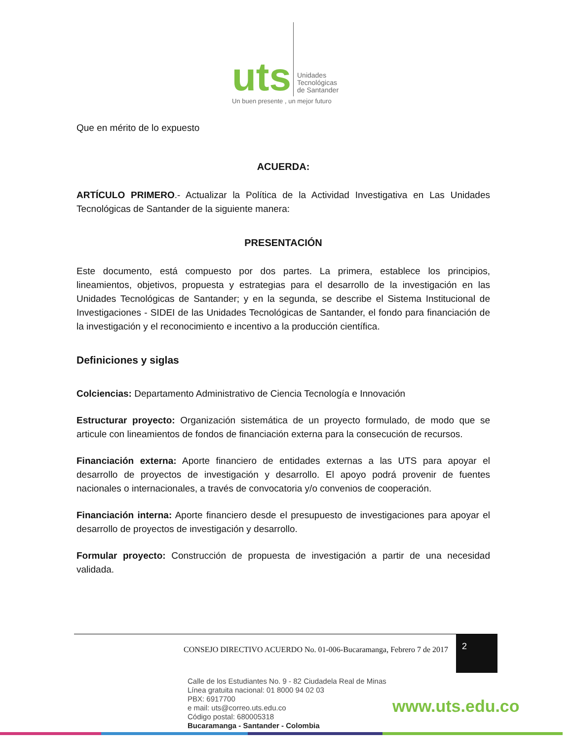uts
Unidades
Tecnológicas
de Santander
Un buen presente , un mejor futuro
Que en mérito de lo expuesto
ACUERDA:
ARTÍCULO PRIMERO.- Actualizar la Política de la Actividad Investigativa en Las Unidades Tecnológicas de Santander de la siguiente manera:
PRESENTACIÓN
Este documento, está compuesto por dos partes. La primera, establece los principios, lineamientos, objetivos, propuesta y estrategias para el desarrollo de la investigación en las Unidades Tecnológicas de Santander; y en la segunda, se describe el Sistema Institucional de Investigaciones - SIDEI de las Unidades Tecnológicas de Santander, el fondo para financiación de la investigación y el reconocimiento e incentivo a la producción científica.
Definiciones y siglas
Colciencias: Departamento Administrativo de Ciencia Tecnología e Innovación
Estructurar proyecto: Organización sistemática de un proyecto formulado, de modo que se articule con lineamientos de fondos de financiación externa para la consecución de recursos.
Financiación externa: Aporte financiero de entidades externas a las UTS para apoyar el desarrollo de proyectos de investigación y desarrollo. El apoyo podrá provenir de fuentes nacionales o internacionales, a través de convocatoria y/o convenios de cooperación.
Financiación interna: Aporte financiero desde el presupuesto de investigaciones para apoyar el desarrollo de proyectos de investigación y desarrollo.
Formular proyecto: Construcción de propuesta de investigación a partir de una necesidad validada.
CONSEJO DIRECTIVO ACUERDO No. 01-006-Bucaramanga, Febrero 7 de 2017
2
Calle de los Estudiantes No. 9 - 82 Ciudadela Real de Minas
Línea gratuita nacional: 01 8000 94 02 03
PBX: 6917700
e mail: uts@correo.uts.edu.co
Código postal: 680005318
Bucaramanga - Santander - Colombia
www.uts.edu.co